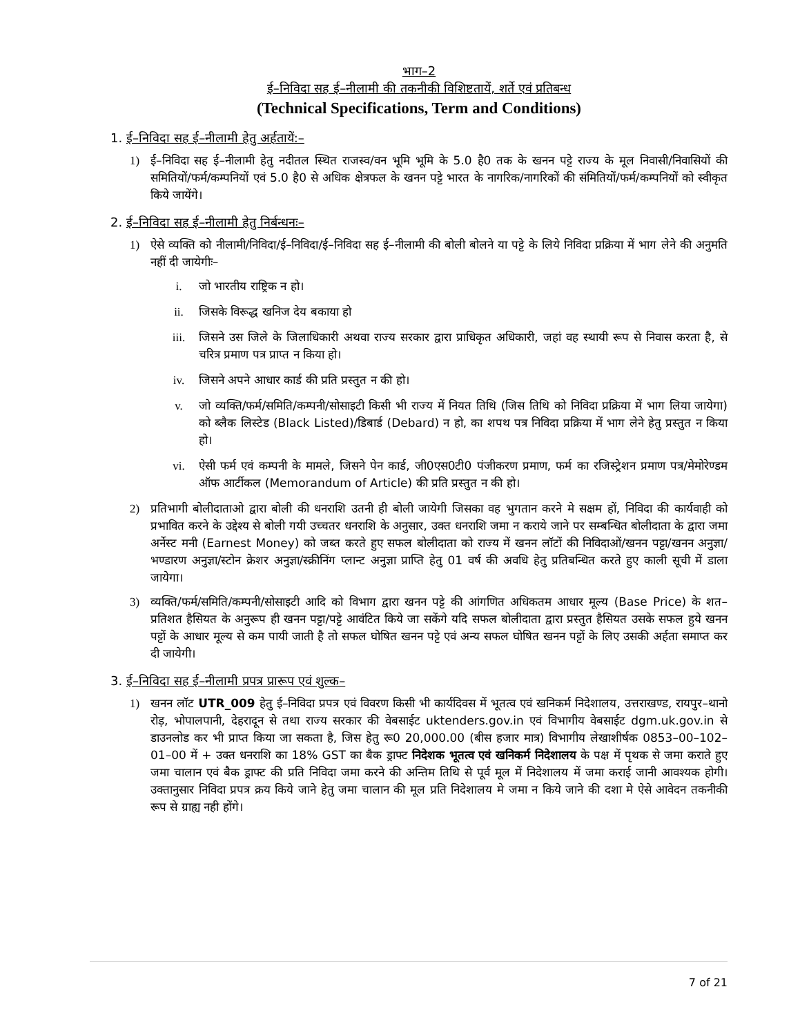भाग–2
ई–निविदा सह ई–नीलामी की तकनीकी विशिष्टतायें, शर्ते एवं प्रतिबन्ध
(Technical Specifications, Term and Conditions)
1. ई–निविदा सह ई–नीलामी हेतु अर्हतायें:–
1) ई–निविदा सह ई–नीलामी हेतु नदीतल स्थित राजस्व/वन भूमि भूमि के 5.0 है0 तक के खनन पट्टे राज्य के मूल निवासी/निवासियों की समितियों/फर्म/कम्पनियों एवं 5.0 है0 से अधिक क्षेत्रफल के खनन पट्टे भारत के नागरिक/नागरिकों की संमितियों/फर्म/कम्पनियों को स्वीकृत किये जायेंगे।
2. ई–निविदा सह ई–नीलामी हेतु निर्बन्धनः–
1) ऐसे व्यक्ति को नीलामी/निविदा/ई–निविदा/ई–निविदा सह ई–नीलामी की बोली बोलने या पट्टे के लिये निविदा प्रक्रिया में भाग लेने की अनुमति नहीं दी जायेगीः–
i. जो भारतीय राष्ट्रिक न हो।
ii. जिसके विरूद्ध खनिज देय बकाया हो
iii. जिसने उस जिले के जिलाधिकारी अथवा राज्य सरकार द्वारा प्राधिकृत अधिकारी, जहां वह स्थायी रूप से निवास करता है, से चरित्र प्रमाण पत्र प्राप्त न किया हो।
iv. जिसने अपने आधार कार्ड की प्रति प्रस्तुत न की हो।
v. जो व्यक्ति/फर्म/समिति/कम्पनी/सोसाइटी किसी भी राज्य में नियत तिथि (जिस तिथि को निविदा प्रक्रिया में भाग लिया जायेगा) को ब्लैक लिस्टेड (Black Listed)/डिबार्ड (Debard) न हो, का शपथ पत्र निविदा प्रक्रिया में भाग लेने हेतु प्रस्तुत न किया हो।
vi. ऐसी फर्म एवं कम्पनी के मामले, जिसने पेन कार्ड, जी0एस0टी0 पंजीकरण प्रमाण, फर्म का रजिस्ट्रेशन प्रमाण पत्र/मेमोरेण्डम ऑफ आर्टीकल (Memorandum of Article) की प्रति प्रस्तुत न की हो।
2) प्रतिभागी बोलीदाताओ द्वारा बोली की धनराशि उतनी ही बोली जायेगी जिसका वह भुगतान करने मे सक्षम हों, निविदा की कार्यवाही को प्रभावित करने के उद्देश्य से बोली गयी उच्चतर धनराशि के अनुसार, उक्त धनराशि जमा न कराये जाने पर सम्बन्धित बोलीदाता के द्वारा जमा अर्नेस्ट मनी (Earnest Money) को जब्त करते हुए सफल बोलीदाता को राज्य में खनन लॉटों की निविदाओं/खनन पट्टा/खनन अनुज्ञा/भण्डारण अनुज्ञा/स्टोन क्रेशर अनुज्ञा/स्क्रीनिंग प्लान्ट अनुज्ञा प्राप्ति हेतु 01 वर्ष की अवधि हेतु प्रतिबन्धित करते हुए काली सूची में डाला जायेगा।
3) व्यक्ति/फर्म/समिति/कम्पनी/सोसाइटी आदि को विभाग द्वारा खनन पट्टे की आंगणित अधिकतम आधार मूल्य (Base Price) के शत–प्रतिशत हैसियत के अनुरूप ही खनन पट्टा/पट्टे आवंटित किये जा सकेंगे यदि सफल बोलीदाता द्वारा प्रस्तुत हैसियत उसके सफल हुये खनन पट्टों के आधार मूल्य से कम पायी जाती है तो सफल घोषित खनन पट्टे एवं अन्य सफल घोषित खनन पट्टों के लिए उसकी अर्हता समाप्त कर दी जायेगी।
3. ई–निविदा सह ई–नीलामी प्रपत्र प्रारूप एवं शुल्क–
1) खनन लॉट UTR_009 हेतु ई–निविदा प्रपत्र एवं विवरण किसी भी कार्यदिवस में भूतत्व एवं खनिकर्म निदेशालय, उत्तराखण्ड, रायपुर–थानो रोड़, भोपालपानी, देहरादून से तथा राज्य सरकार की वेबसाईट uktenders.gov.in एवं विभागीय वेबसाईट dgm.uk.gov.in से डाउनलोड कर भी प्राप्त किया जा सकता है, जिस हेतु रू0 20,000.00 (बीस हजार मात्र) विभागीय लेखाशीर्षक 0853–00–102–01–00 में + उक्त धनराशि का 18% GST का बैक ड्राफ्ट निदेशक भूतत्व एवं खनिकर्म निदेशालय के पक्ष में पृथक से जमा कराते हुए जमा चालान एवं बैक ड्राफ्ट की प्रति निविदा जमा करने की अन्तिम तिथि से पूर्व मूल में निदेशालय में जमा कराई जानी आवश्यक होगी। उक्तानुसार निविदा प्रपत्र क्रय किये जाने हेतु जमा चालान की मूल प्रति निदेशालय मे जमा न किये जाने की दशा मे ऐसे आवेदन तकनीकी रूप से ग्राह्य नही होंगे।
7 of 21